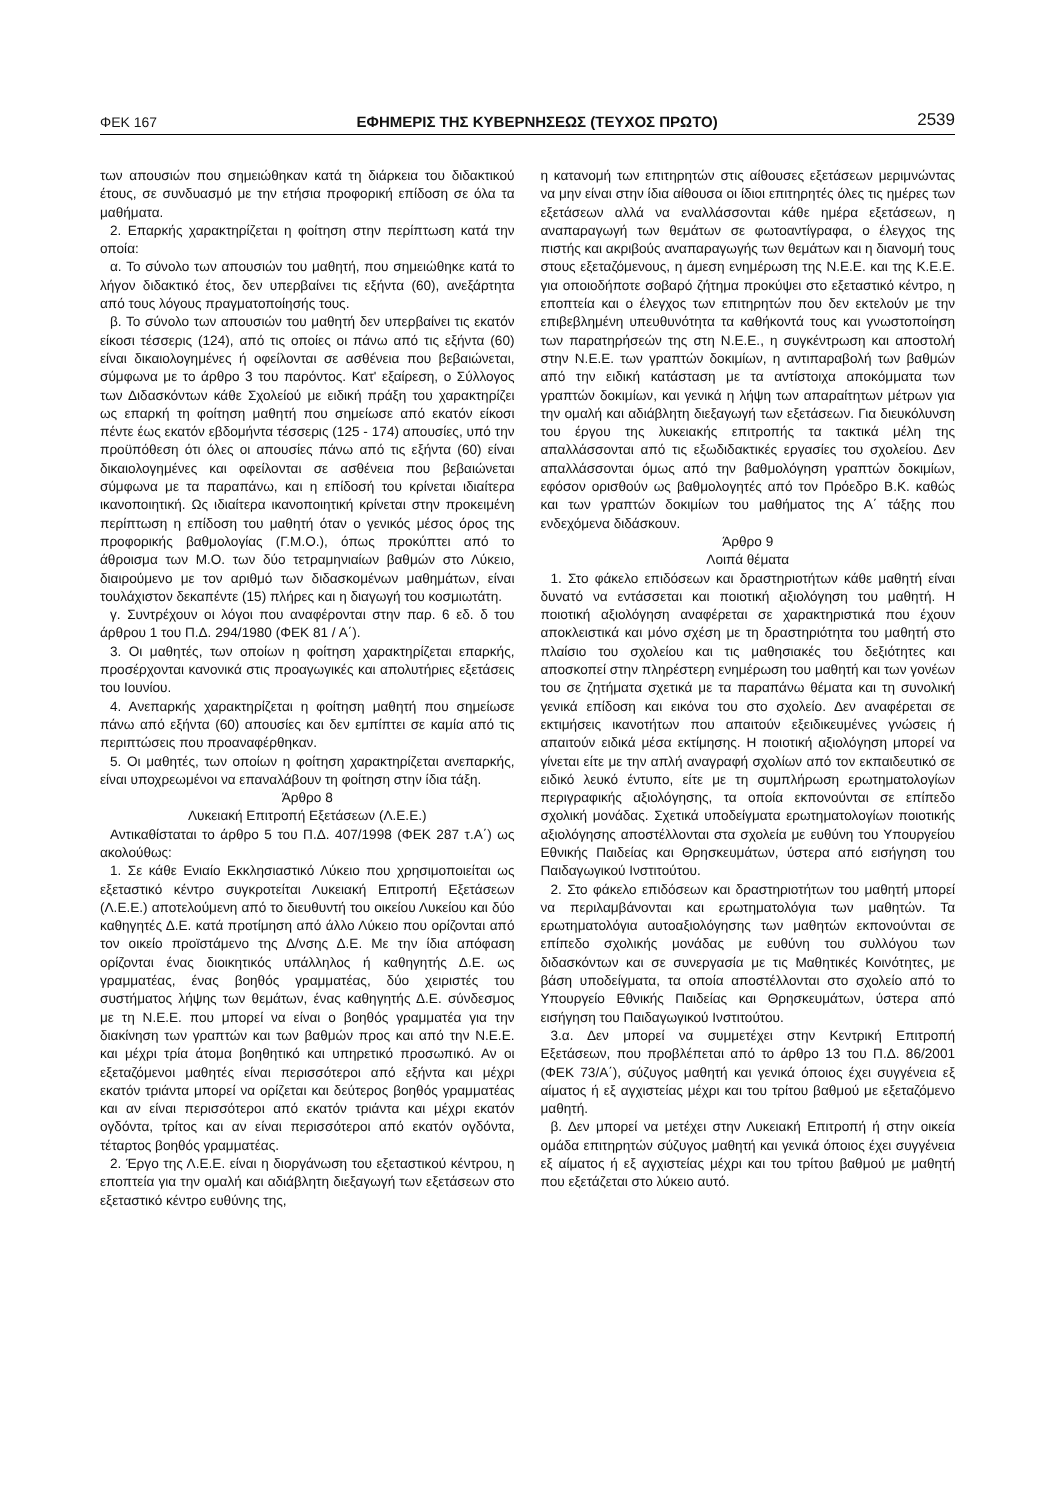ΦΕΚ 167 ΕΦΗΜΕΡΙΣ ΤΗΣ ΚΥΒΕΡΝΗΣΕΩΣ (ΤΕΥΧΟΣ ΠΡΩΤΟ) 2539
των απουσιών που σημειώθηκαν κατά τη διάρκεια του διδακτικού έτους, σε συνδυασμό με την ετήσια προφορική επίδοση σε όλα τα μαθήματα.
2. Επαρκής χαρακτηρίζεται η φοίτηση στην περίπτωση κατά την οποία:
α. Το σύνολο των απουσιών του μαθητή, που σημειώθηκε κατά το λήγον διδακτικό έτος, δεν υπερβαίνει τις εξήντα (60), ανεξάρτητα από τους λόγους πραγματοποίησής τους.
β. Το σύνολο των απουσιών του μαθητή δεν υπερβαίνει τις εκατόν είκοσι τέσσερις (124), από τις οποίες οι πάνω από τις εξήντα (60) είναι δικαιολογημένες ή οφείλονται σε ασθένεια που βεβαιώνεται, σύμφωνα με το άρθρο 3 του παρόντος. Κατ' εξαίρεση, ο Σύλλογος των Διδασκόντων κάθε Σχολείού με ειδική πράξη του χαρακτηρίζει ως επαρκή τη φοίτηση μαθητή που σημείωσε από εκατόν είκοσι πέντε έως εκατόν εβδομήντα τέσσερις (125 - 174) απουσίες, υπό την προϋπόθεση ότι όλες οι απουσίες πάνω από τις εξήντα (60) είναι δικαιολογημένες και οφείλονται σε ασθένεια που βεβαιώνεται σύμφωνα με τα παραπάνω, και η επίδοσή του κρίνεται ιδιαίτερα ικανοποιητική. Ως ιδιαίτερα ικανοποιητική κρίνεται στην προκειμένη περίπτωση η επίδοση του μαθητή όταν ο γενικός μέσος όρος της προφορικής βαθμολογίας (Γ.Μ.Ο.), όπως προκύπτει από το άθροισμα των Μ.Ο. των δύο τετραμηνιαίων βαθμών στο Λύκειο, διαιρούμενο με τον αριθμό των διδασκομένων μαθημάτων, είναι τουλάχιστον δεκαπέντε (15) πλήρες και η διαγωγή του κοσμιωτάτη.
γ. Συντρέχουν οι λόγοι που αναφέρονται στην παρ. 6 εδ. δ του άρθρου 1 του Π.Δ. 294/1980 (ΦΕΚ 81 / Α΄).
3. Οι μαθητές, των οποίων η φοίτηση χαρακτηρίζεται επαρκής, προσέρχονται κανονικά στις προαγωγικές και απολυτήριες εξετάσεις του Ιουνίου.
4. Ανεπαρκής χαρακτηρίζεται η φοίτηση μαθητή που σημείωσε πάνω από εξήντα (60) απουσίες και δεν εμπίπτει σε καμία από τις περιπτώσεις που προαναφέρθηκαν.
5. Οι μαθητές, των οποίων η φοίτηση χαρακτηρίζεται ανεπαρκής, είναι υποχρεωμένοι να επαναλάβουν τη φοίτηση στην ίδια τάξη.
Άρθρο 8
Λυκειακή Επιτροπή Εξετάσεων (Λ.Ε.Ε.)
Αντικαθίσταται το άρθρο 5 του Π.Δ. 407/1998 (ΦΕΚ 287 τ.Α΄) ως ακολούθως:
1. Σε κάθε Ενιαίο Εκκλησιαστικό Λύκειο που χρησιμοποιείται ως εξεταστικό κέντρο συγκροτείται Λυκειακή Επιτροπή Εξετάσεων (Λ.Ε.Ε.) αποτελούμενη από το διευθυντή του οικείου Λυκείου και δύο καθηγητές Δ.Ε. κατά προτίμηση από άλλο Λύκειο που ορίζονται από τον οικείο προϊστάμενο της Δ/νσης Δ.Ε. Με την ίδια απόφαση ορίζονται ένας διοικητικός υπάλληλος ή καθηγητής Δ.Ε. ως γραμματέας, ένας βοηθός γραμματέας, δύο χειριστές του συστήματος λήψης των θεμάτων, ένας καθηγητής Δ.Ε. σύνδεσμος με τη Ν.Ε.Ε. που μπορεί να είναι ο βοηθός γραμματέα για την διακίνηση των γραπτών και των βαθμών προς και από την Ν.Ε.Ε. και μέχρι τρία άτομα βοηθητικό και υπηρετικό προσωπικό. Αν οι εξεταζόμενοι μαθητές είναι περισσότεροι από εξήντα και μέχρι εκατόν τριάντα μπορεί να ορίζεται και δεύτερος βοηθός γραμματέας και αν είναι περισσότεροι από εκατόν τριάντα και μέχρι εκατόν ογδόντα, τρίτος και αν είναι περισσότεροι από εκατόν ογδόντα, τέταρτος βοηθός γραμματέας.
2. Έργο της Λ.Ε.Ε. είναι η διοργάνωση του εξεταστικού κέντρου, η εποπτεία για την ομαλή και αδιάβλητη διεξαγωγή των εξετάσεων στο εξεταστικό κέντρο ευθύνης της,
η κατανομή των επιτηρητών στις αίθουσες εξετάσεων μεριμνώντας να μην είναι στην ίδια αίθουσα οι ίδιοι επιτηρητές όλες τις ημέρες των εξετάσεων αλλά να εναλλάσσονται κάθε ημέρα εξετάσεων, η αναπαραγωγή των θεμάτων σε φωτοαντίγραφα, ο έλεγχος της πιστής και ακριβούς αναπαραγωγής των θεμάτων και η διανομή τους στους εξεταζόμενους, η άμεση ενημέρωση της Ν.Ε.Ε. και της Κ.Ε.Ε. για οποιοδήποτε σοβαρό ζήτημα προκύψει στο εξεταστικό κέντρο, η εποπτεία και ο έλεγχος των επιτηρητών που δεν εκτελούν με την επιβεβλημένη υπευθυνότητα τα καθήκοντά τους και γνωστοποίηση των παρατηρήσεών της στη Ν.Ε.Ε., η συγκέντρωση και αποστολή στην Ν.Ε.Ε. των γραπτών δοκιμίων, η αντιπαραβολή των βαθμών από την ειδική κατάσταση με τα αντίστοιχα αποκόμματα των γραπτών δοκιμίων, και γενικά η λήψη των απαραίτητων μέτρων για την ομαλή και αδιάβλητη διεξαγωγή των εξετάσεων. Για διευκόλυνση του έργου της λυκειακής επιτροπής τα τακτικά μέλη της απαλλάσσονται από τις εξωδιδακτικές εργασίες του σχολείου. Δεν απαλλάσσονται όμως από την βαθμολόγηση γραπτών δοκιμίων, εφόσον ορισθούν ως βαθμολογητές από τον Πρόεδρο Β.Κ. καθώς και των γραπτών δοκιμίων του μαθήματος της Α΄ τάξης που ενδεχόμενα διδάσκουν.
Άρθρο 9
Λοιπά θέματα
1. Στο φάκελο επιδόσεων και δραστηριοτήτων κάθε μαθητή είναι δυνατό να εντάσσεται και ποιοτική αξιολόγηση του μαθητή. Η ποιοτική αξιολόγηση αναφέρεται σε χαρακτηριστικά που έχουν αποκλειστικά και μόνο σχέση με τη δραστηριότητα του μαθητή στο πλαίσιο του σχολείου και τις μαθησιακές του δεξιότητες και αποσκοπεί στην πληρέστερη ενημέρωση του μαθητή και των γονέων του σε ζητήματα σχετικά με τα παραπάνω θέματα και τη συνολική γενικά επίδοση και εικόνα του στο σχολείο. Δεν αναφέρεται σε εκτιμήσεις ικανοτήτων που απαιτούν εξειδικευμένες γνώσεις ή απαιτούν ειδικά μέσα εκτίμησης. Η ποιοτική αξιολόγηση μπορεί να γίνεται είτε με την απλή αναγραφή σχολίων από τον εκπαιδευτικό σε ειδικό λευκό έντυπο, είτε με τη συμπλήρωση ερωτηματολογίων περιγραφικής αξιολόγησης, τα οποία εκπονούνται σε επίπεδο σχολική μονάδας. Σχετικά υποδείγματα ερωτηματολογίων ποιοτικής αξιολόγησης αποστέλλονται στα σχολεία με ευθύνη του Υπουργείου Εθνικής Παιδείας και Θρησκευμάτων, ύστερα από εισήγηση του Παιδαγωγικού Ινστιτούτου.
2. Στο φάκελο επιδόσεων και δραστηριοτήτων του μαθητή μπορεί να περιλαμβάνονται και ερωτηματολόγια των μαθητών. Τα ερωτηματολόγια αυτοαξιολόγησης των μαθητών εκπονούνται σε επίπεδο σχολικής μονάδας με ευθύνη του συλλόγου των διδασκόντων και σε συνεργασία με τις Μαθητικές Κοινότητες, με βάση υποδείγματα, τα οποία αποστέλλονται στο σχολείο από το Υπουργείο Εθνικής Παιδείας και Θρησκευμάτων, ύστερα από εισήγηση του Παιδαγωγικού Ινστιτούτου.
3.α. Δεν μπορεί να συμμετέχει στην Κεντρική Επιτροπή Εξετάσεων, που προβλέπεται από το άρθρο 13 του Π.Δ. 86/2001 (ΦΕΚ 73/Α΄), σύζυγος μαθητή και γενικά όποιος έχει συγγένεια εξ αίματος ή εξ αγχιστείας μέχρι και του τρίτου βαθμού με εξεταζόμενο μαθητή.
β. Δεν μπορεί να μετέχει στην Λυκειακή Επιτροπή ή στην οικεία ομάδα επιτηρητών σύζυγος μαθητή και γενικά όποιος έχει συγγένεια εξ αίματος ή εξ αγχιστείας μέχρι και του τρίτου βαθμού με μαθητή που εξετάζεται στο λύκειο αυτό.